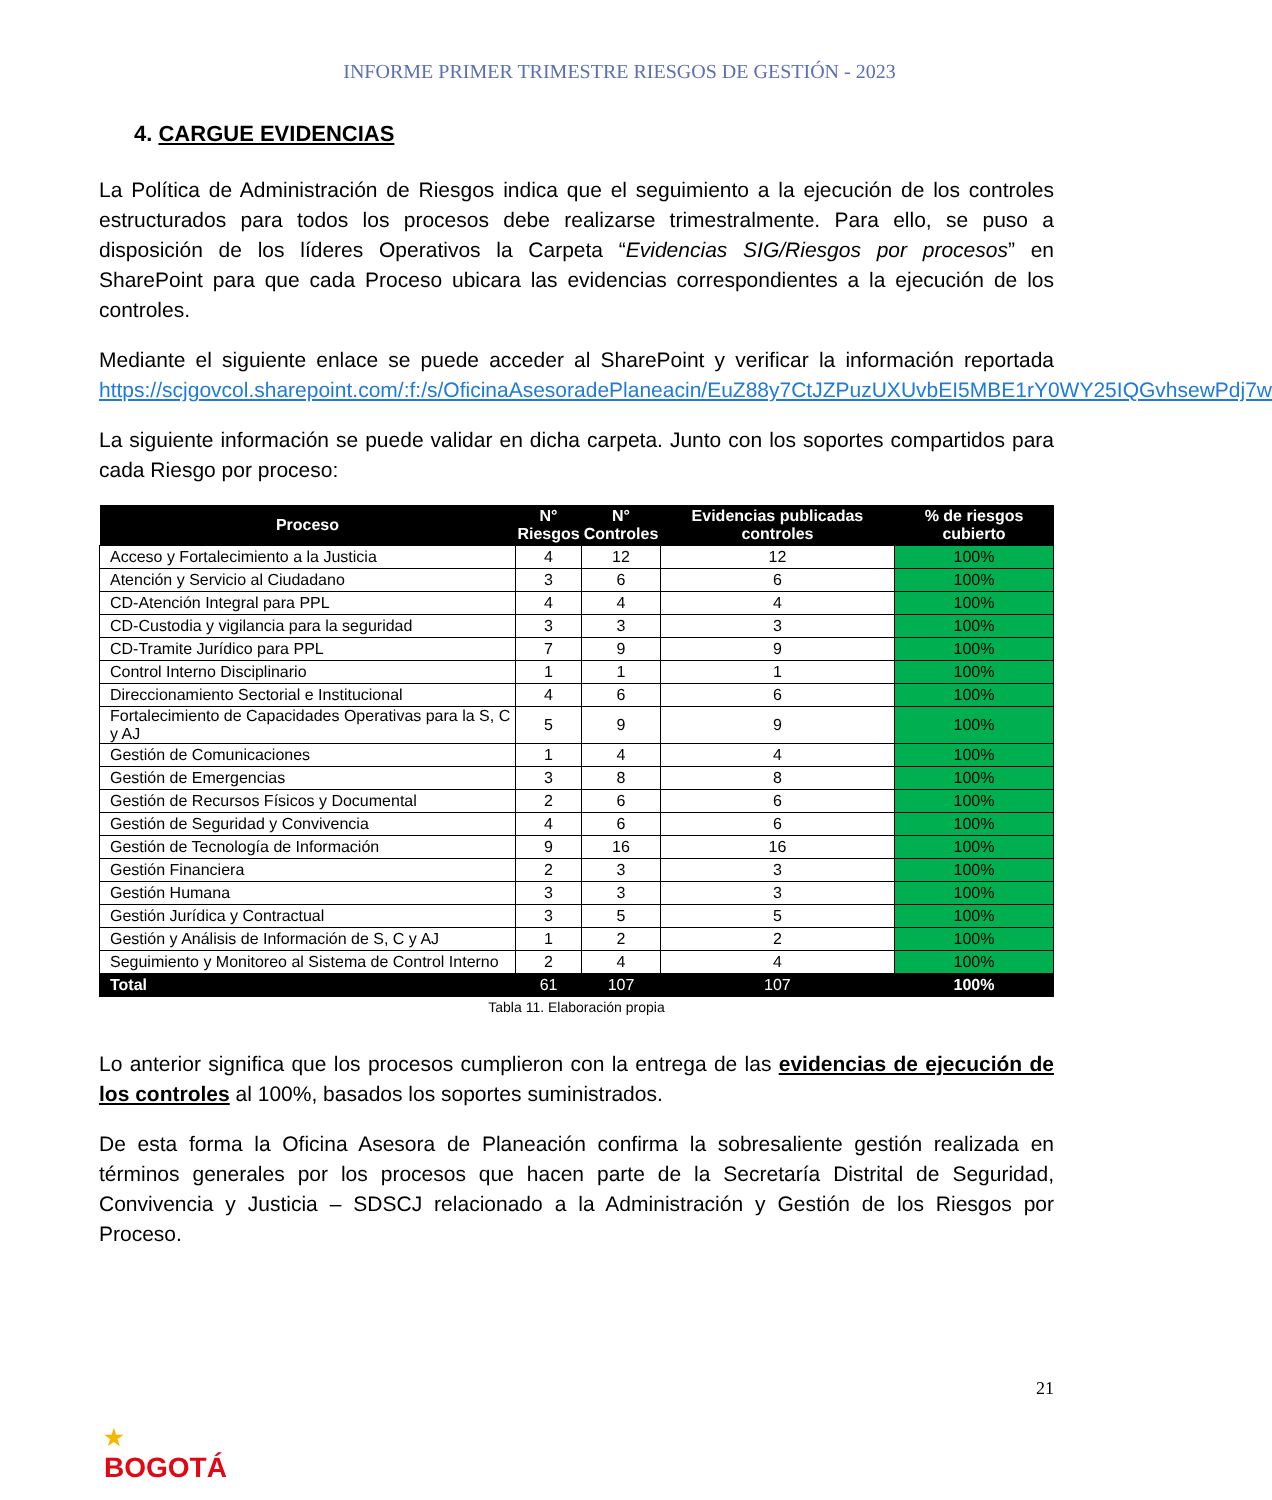INFORME PRIMER TRIMESTRE RIESGOS DE GESTIÓN - 2023
4. CARGUE EVIDENCIAS
La Política de Administración de Riesgos indica que el seguimiento a la ejecución de los controles estructurados para todos los procesos debe realizarse trimestralmente. Para ello, se puso a disposición de los líderes Operativos la Carpeta “Evidencias SIG/Riesgos por procesos” en SharePoint para que cada Proceso ubicara las evidencias correspondientes a la ejecución de los controles.
Mediante el siguiente enlace se puede acceder al SharePoint y verificar la información reportada https://scjgovcol.sharepoint.com/:f:/s/OficinaAsesoradePlaneacin/EuZ88y7CtJZPuzUXUvbEI5MBE1rY0WY25IQGvhsewPdj7w
La siguiente información se puede validar en dicha carpeta. Junto con los soportes compartidos para cada Riesgo por proceso:
| Proceso | N° Riesgos | N° Controles | Evidencias publicadas controles | % de riesgos cubierto |
| --- | --- | --- | --- | --- |
| Acceso y Fortalecimiento a la Justicia | 4 | 12 | 12 | 100% |
| Atención y Servicio al Ciudadano | 3 | 6 | 6 | 100% |
| CD-Atención Integral para PPL | 4 | 4 | 4 | 100% |
| CD-Custodia y vigilancia para la seguridad | 3 | 3 | 3 | 100% |
| CD-Tramite Jurídico para PPL | 7 | 9 | 9 | 100% |
| Control Interno Disciplinario | 1 | 1 | 1 | 100% |
| Direccionamiento Sectorial e Institucional | 4 | 6 | 6 | 100% |
| Fortalecimiento de Capacidades Operativas para la S, C y AJ | 5 | 9 | 9 | 100% |
| Gestión de Comunicaciones | 1 | 4 | 4 | 100% |
| Gestión de Emergencias | 3 | 8 | 8 | 100% |
| Gestión de Recursos Físicos y Documental | 2 | 6 | 6 | 100% |
| Gestión de Seguridad y Convivencia | 4 | 6 | 6 | 100% |
| Gestión de Tecnología de Información | 9 | 16 | 16 | 100% |
| Gestión Financiera | 2 | 3 | 3 | 100% |
| Gestión Humana | 3 | 3 | 3 | 100% |
| Gestión Jurídica y Contractual | 3 | 5 | 5 | 100% |
| Gestión y Análisis de Información de S, C y AJ | 1 | 2 | 2 | 100% |
| Seguimiento y Monitoreo al Sistema de Control Interno | 2 | 4 | 4 | 100% |
| Total | 61 | 107 | 107 | 100% |
Tabla 11. Elaboración propia
Lo anterior significa que los procesos cumplieron con la entrega de las evidencias de ejecución de los controles al 100%, basados los soportes suministrados.
De esta forma la Oficina Asesora de Planeación confirma la sobresaliente gestión realizada en términos generales por los procesos que hacen parte de la Secretaría Distrital de Seguridad, Convivencia y Justicia – SDSCJ relacionado a la Administración y Gestión de los Riesgos por Proceso.
21
★
BOGOTÁ